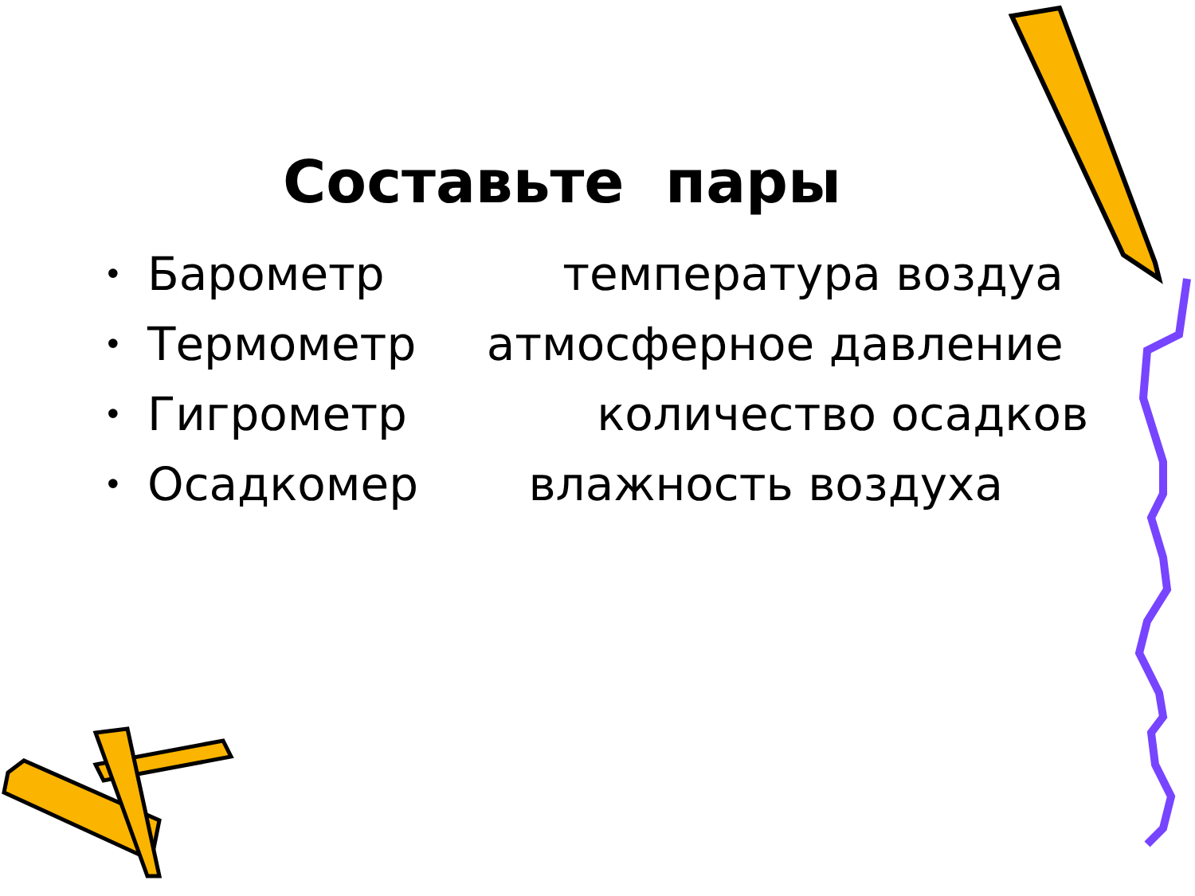Составьте пары
• Барометр температура воздуа
• Термометр атмосферное давление
• Гигрометр количество осадков
• Осадкомер влажность воздуха